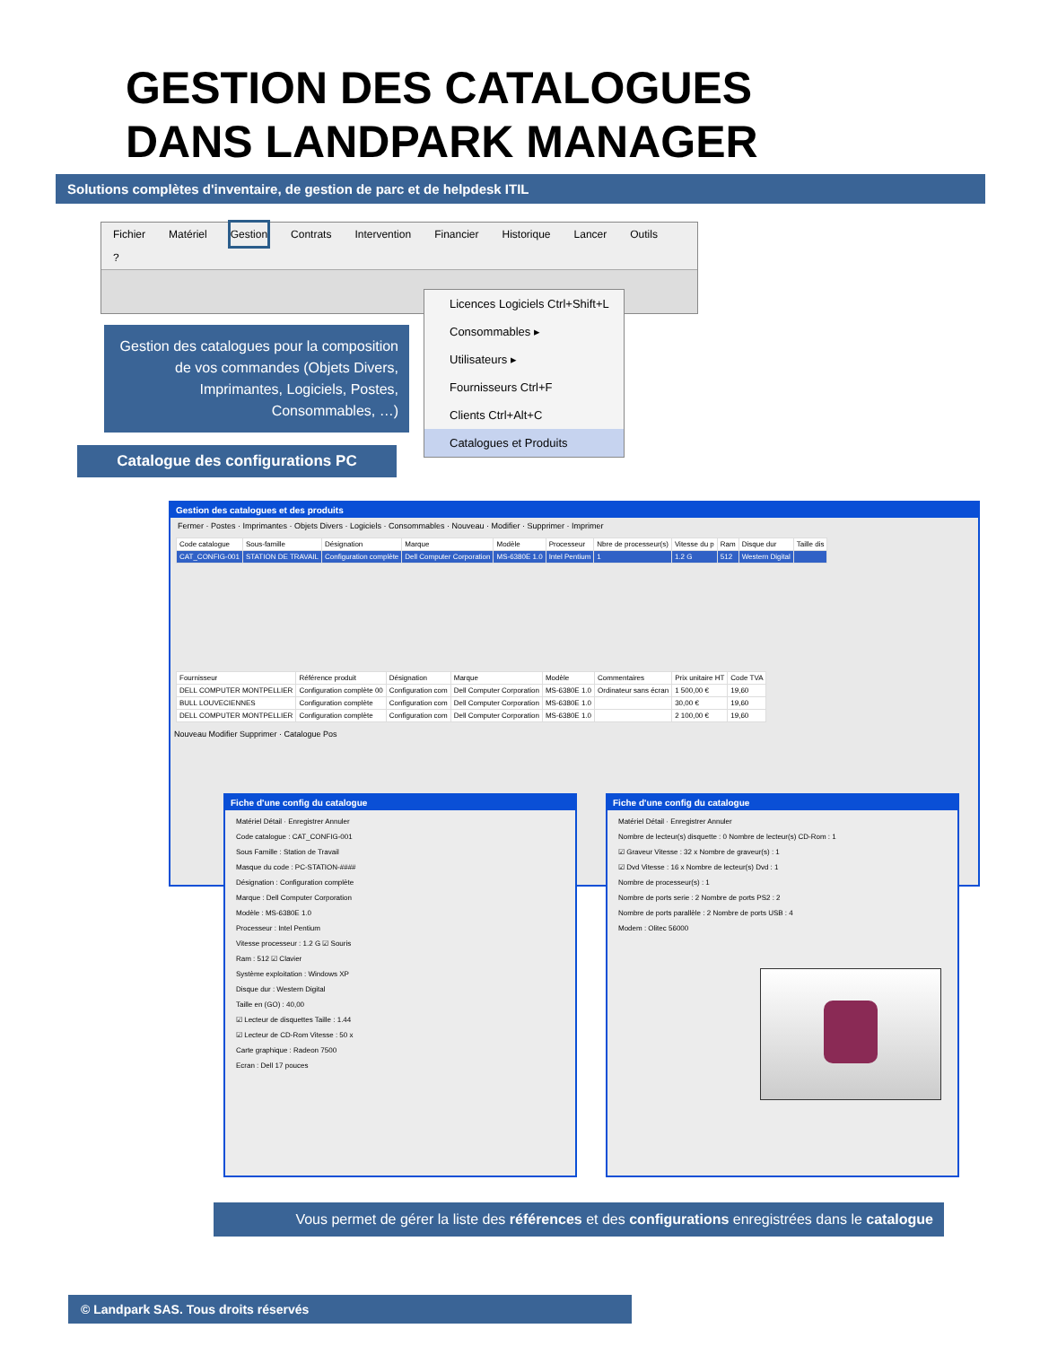GESTION DES CATALOGUES
DANS LANDPARK MANAGER
Solutions complètes d'inventaire, de gestion de parc et de helpdesk ITIL
Fichier Matériel Gestion Contrats Intervention Financier Historique Lancer Outils?
Gestion des catalogues pour la composition de vos commandes (Objets Divers, Imprimantes, Logiciels, Postes, Consommables, …)
Catalogue des configurations PC
Licences Logiciels Ctrl+Shift+L
Consommables ▸
Utilisateurs ▸
Fournisseurs Ctrl+F
Clients Ctrl+Alt+C
Catalogues et Produits
Gestion des catalogues et des produits
Fermer · Postes · Imprimantes · Objets Divers · Logiciels · Consommables · Nouveau · Modifier · Supprimer · Imprimer
| Code catalogue | Sous-famille | Désignation | Marque | Modèle | Processeur | Nbre de processeur(s) | Vitesse du p | Ram | Disque dur | Taille dis |
| --- | --- | --- | --- | --- | --- | --- | --- | --- | --- | --- |
| CAT_CONFIG-001 | STATION DE TRAVAIL | Configuration complète | Dell Computer Corporation | MS-6380E 1.0 | Intel Pentium | 1 | 1.2 G | 512 | Western Digital | |
| Fournisseur | Référence produit | Désignation | Marque | Modèle | Commentaires | Prix unitaire HT | Code TVA |
| --- | --- | --- | --- | --- | --- | --- | --- |
| DELL COMPUTER MONTPELLIER | Configuration complète 00 | Configuration com | Dell Computer Corporation | MS-6380E 1.0 | Ordinateur sans écran | 1 500,00 € | 19,60 |
| BULL LOUVECIENNES | Configuration complète | Configuration com | Dell Computer Corporation | MS-6380E 1.0 | | 30,00 € | 19,60 |
| DELL COMPUTER MONTPELLIER | Configuration complète | Configuration com | Dell Computer Corporation | MS-6380E 1.0 | | 2 100,00 € | 19,60 |
Nouveau Modifier Supprimer · Catalogue Pos
Fiche d'une config du catalogue
Matériel Détail · Enregistrer Annuler
Code catalogue : CAT_CONFIG-001
Sous Famille : Station de Travail
Masque du code : PC-STATION-####
Désignation : Configuration complète
Marque : Dell Computer Corporation
Modèle : MS-6380E 1.0
Processeur : Intel Pentium
Vitesse processeur : 1.2 G ☑ Souris
Ram : 512 ☑ Clavier
Système exploitation : Windows XP
Disque dur : Western Digital
Taille en (GO) : 40,00
☑ Lecteur de disquettes Taille : 1.44
☑ Lecteur de CD-Rom Vitesse : 50 x
Carte graphique : Radeon 7500
Ecran : Dell 17 pouces
Fiche d'une config du catalogue
Matériel Détail · Enregistrer Annuler
Nombre de lecteur(s) disquette : 0 Nombre de lecteur(s) CD-Rom : 1
☑ Graveur Vitesse : 32 x Nombre de graveur(s) : 1
☑ Dvd Vitesse : 16 x Nombre de lecteur(s) Dvd : 1
Nombre de processeur(s) : 1
Nombre de ports serie : 2 Nombre de ports PS2 : 2
Nombre de ports parallèle : 2 Nombre de ports USB : 4
Modem : Olitec 56000
Vous permet de gérer la liste des références et des configurations enregistrées dans le catalogue
© Landpark SAS. Tous droits réservés